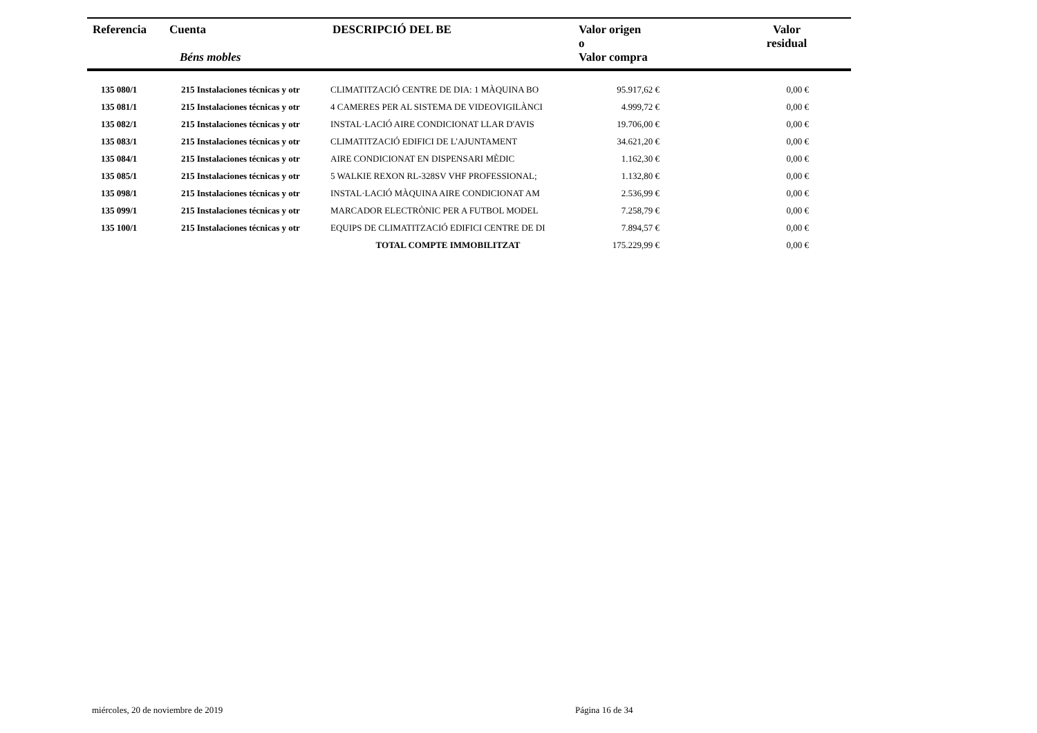| Referencia | Cuenta Béns mobles | DESCRIPCIÓ DEL BE | Valor origen o Valor compra | Valor residual |
| --- | --- | --- | --- | --- |
| 135 080/1 | 215 Instalaciones técnicas y otr | CLIMATITZACIÓ CENTRE DE DIA: 1 MÀQUINA BO | 95.917,62 € | 0,00 € | |
| 135 081/1 | 215 Instalaciones técnicas y otr | 4 CAMERES PER AL SISTEMA DE VIDEOVIGILÀNCI | 4.999,72 € | 0,00 € | |
| 135 082/1 | 215 Instalaciones técnicas y otr | INSTAL·LACIÓ AIRE CONDICIONAT LLAR D'AVIS | 19.706,00 € | 0,00 € | |
| 135 083/1 | 215 Instalaciones técnicas y otr | CLIMATITZACIÓ EDIFICI DE L'AJUNTAMENT | 34.621,20 € | 0,00 € | |
| 135 084/1 | 215 Instalaciones técnicas y otr | AIRE CONDICIONAT EN DISPENSARI MÈDIC | 1.162,30 € | 0,00 € | |
| 135 085/1 | 215 Instalaciones técnicas y otr | 5 WALKIE REXON RL-328SV VHF PROFESSIONAL; | 1.132,80 € | 0,00 € | |
| 135 098/1 | 215 Instalaciones técnicas y otr | INSTAL·LACIÓ MÀQUINA AIRE CONDICIONAT AM | 2.536,99 € | 0,00 € | |
| 135 099/1 | 215 Instalaciones técnicas y otr | MARCADOR ELECTRÒNIC PER A FUTBOL MODEL | 7.258,79 € | 0,00 € | |
| 135 100/1 | 215 Instalaciones técnicas y otr | EQUIPS DE CLIMATITZACIÓ EDIFICI CENTRE DE DI | 7.894,57 € | 0,00 € | |
| | | TOTAL COMPTE IMMOBILITZAT | 175.229,99 € | 0,00 € | |
miércoles, 20 de noviembre de 2019
Página 16 de 34